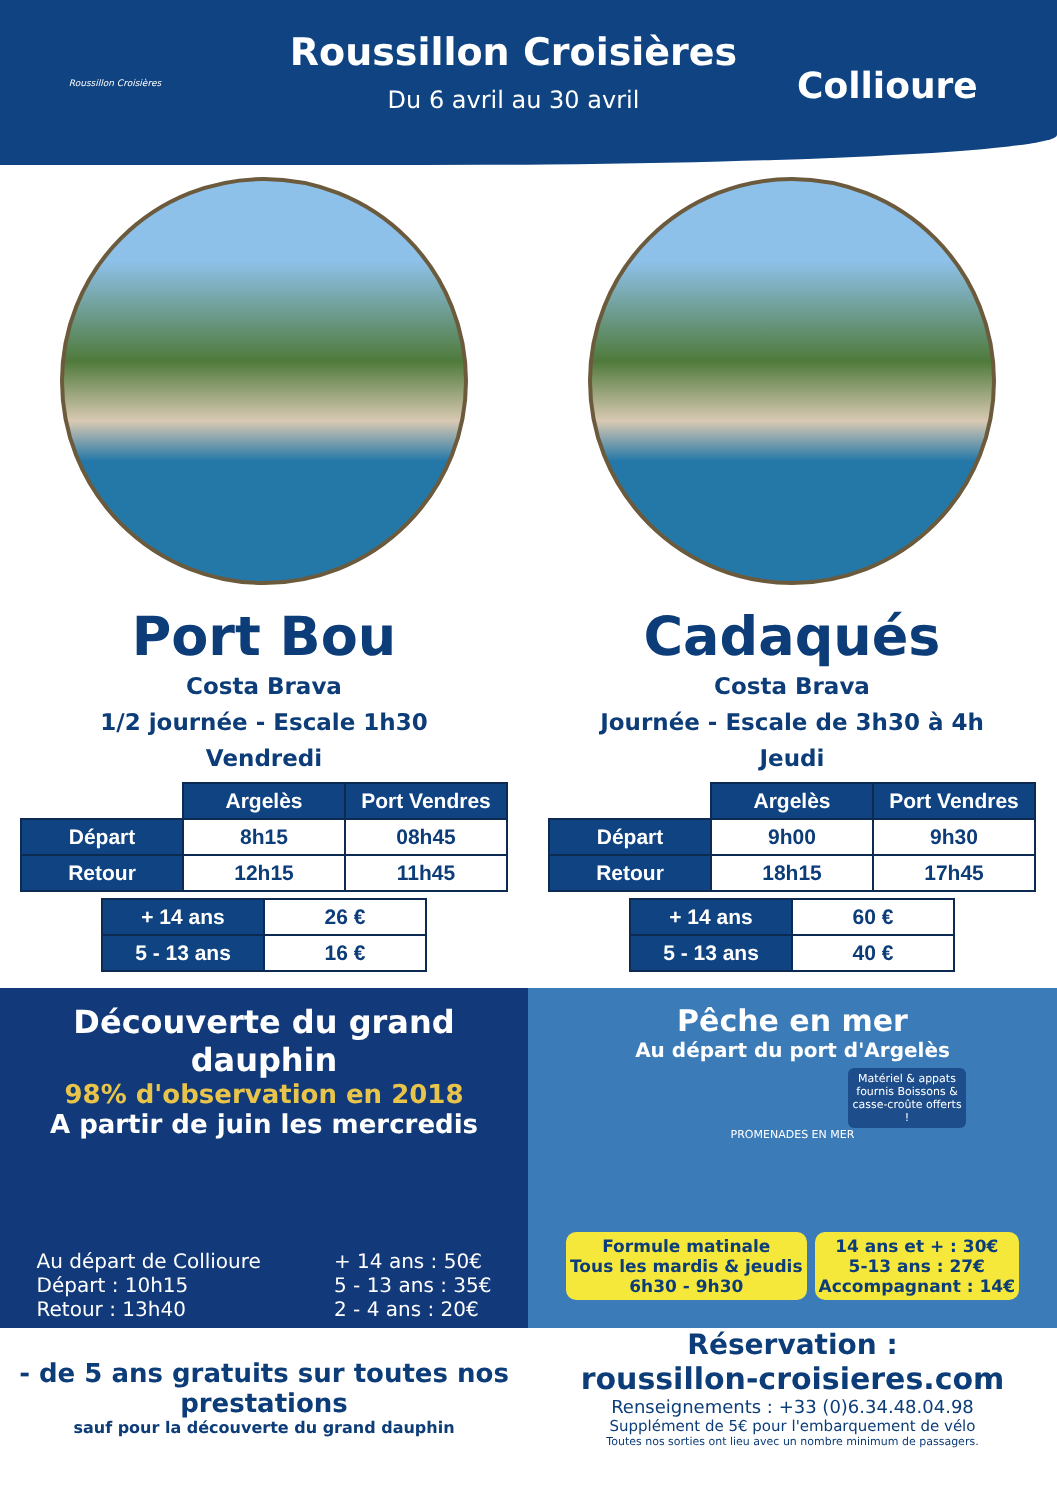Roussillon Croisières
Roussillon Croisières
Du 6 avril au 30 avril
Collioure
Port Bou
Costa Brava
1/2 journée - Escale 1h30
Vendredi
| | Argelès | Port Vendres |
| Départ | 8h15 | 08h45 |
| Retour | 12h15 | 11h45 |
| + 14 ans | 26 € |
| 5 - 13 ans | 16 € |
Cadaqués
Costa Brava
Journée - Escale de 3h30 à 4h
Jeudi
| | Argelès | Port Vendres |
| Départ | 9h00 | 9h30 |
| Retour | 18h15 | 17h45 |
| + 14 ans | 60 € |
| 5 - 13 ans | 40 € |
Découverte du grand dauphin
98% d'observation en 2018
A partir de juin les mercredis
Au départ de Collioure
Départ : 10h15
Retour : 13h40
+ 14 ans : 50€
5 - 13 ans : 35€
2 - 4 ans : 20€
Pêche en mer
Au départ du port d'Argelès
Matériel & appats fournis Boissons & casse-croûte offerts !
PROMENADES EN MER
Formule matinale
Tous les mardis & jeudis
6h30 - 9h30
14 ans et + : 30€
5-13 ans : 27€
Accompagnant : 14€
- de 5 ans gratuits sur toutes nos prestations
sauf pour la découverte du grand dauphin
Réservation :
roussillon-croisieres.com
Renseignements : +33 (0)6.34.48.04.98
Supplément de 5€ pour l'embarquement de vélo
Toutes nos sorties ont lieu avec un nombre minimum de passagers.